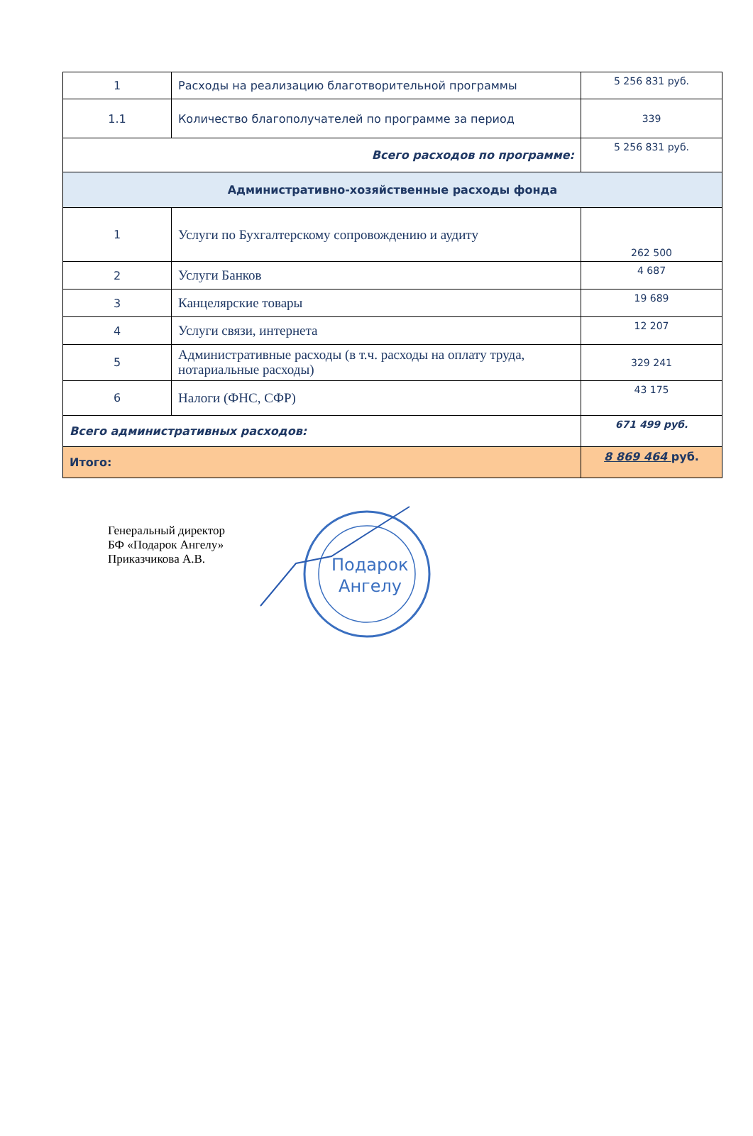| 1 | Расходы на реализацию благотворительной программы | 5 256 831 руб. |
| 1.1 | Количество благополучателей по программе за период | 339 |
| Всего расходов по программе: | | 5 256 831 руб. |
| Административно-хозяйственные расходы фонда | | |
| 1 | Услуги по Бухгалтерскому сопровождению и аудиту | 262 500 |
| 2 | Услуги Банков | 4 687 |
| 3 | Канцелярские товары | 19 689 |
| 4 | Услуги связи, интернета | 12 207 |
| 5 | Административные расходы (в т.ч. расходы на оплату труда, нотариальные расходы) | 329 241 |
| 6 | Налоги (ФНС, СФР) | 43 175 |
| Всего административных расходов: | | 671 499 руб. |
| Итого: | | 8 869 464 руб. |
Генеральный директор
БФ «Подарок Ангелу»
Приказчикова А.В.
Подарок
Ангелу